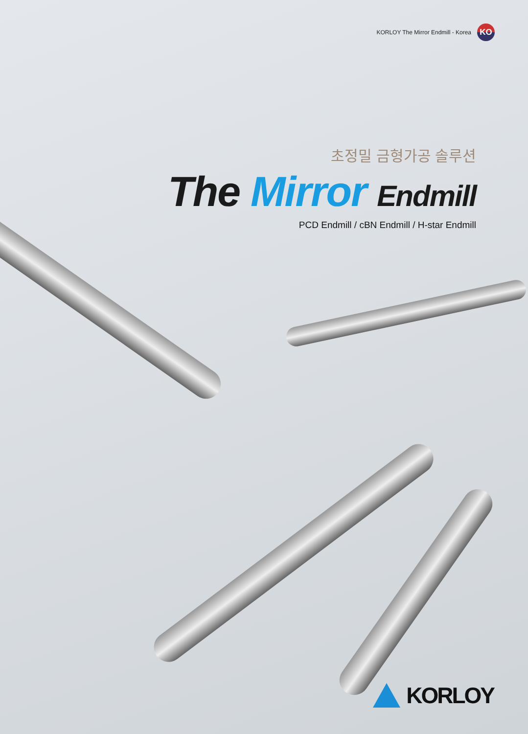KORLOY The Mirror Endmill - Korea
KO
초정밀 금형가공 솔루션
The Mirror Endmill
PCD Endmill / cBN Endmill / H-star Endmill
KORLOY